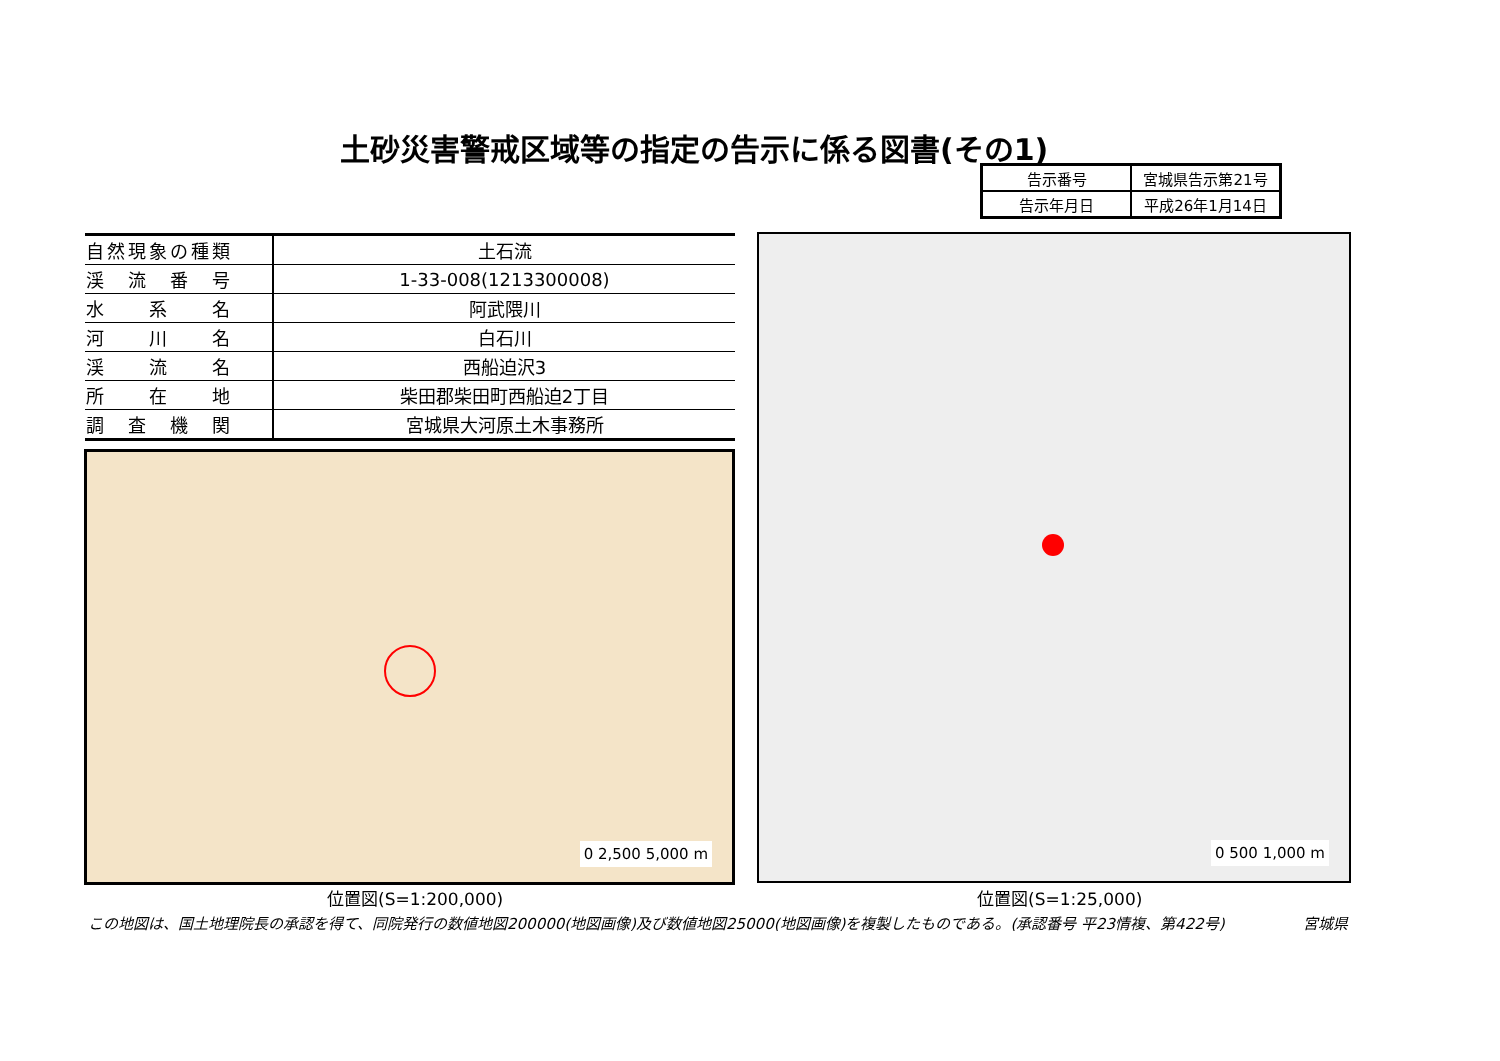土砂災害警戒区域等の指定の告示に係る図書(その1)
| 告示番号 | 宮城県告示第21号 |
| 告示年月日 | 平成26年1月14日 |
| 自然現象の種類 | 土石流 |
| 渓 流 番 号 | 1-33-008(1213300008) |
| 水 系 名 | 阿武隈川 |
| 河 川 名 | 白石川 |
| 渓 流 名 | 西船迫沢3 |
| 所 在 地 | 柴田郡柴田町西船迫2丁目 |
| 調 査 機 関 | 宮城県大河原土木事務所 |
0 2,500 5,000 m
0 500 1,000 m
位置図(S=1:200,000) 位置図(S=1:25,000)
この地図は、国土地理院長の承認を得て、同院発行の数値地図200000(地図画像)及び数値地図25000(地図画像)を複製したものである。(承認番号 平23情複、第422号) 宮城県